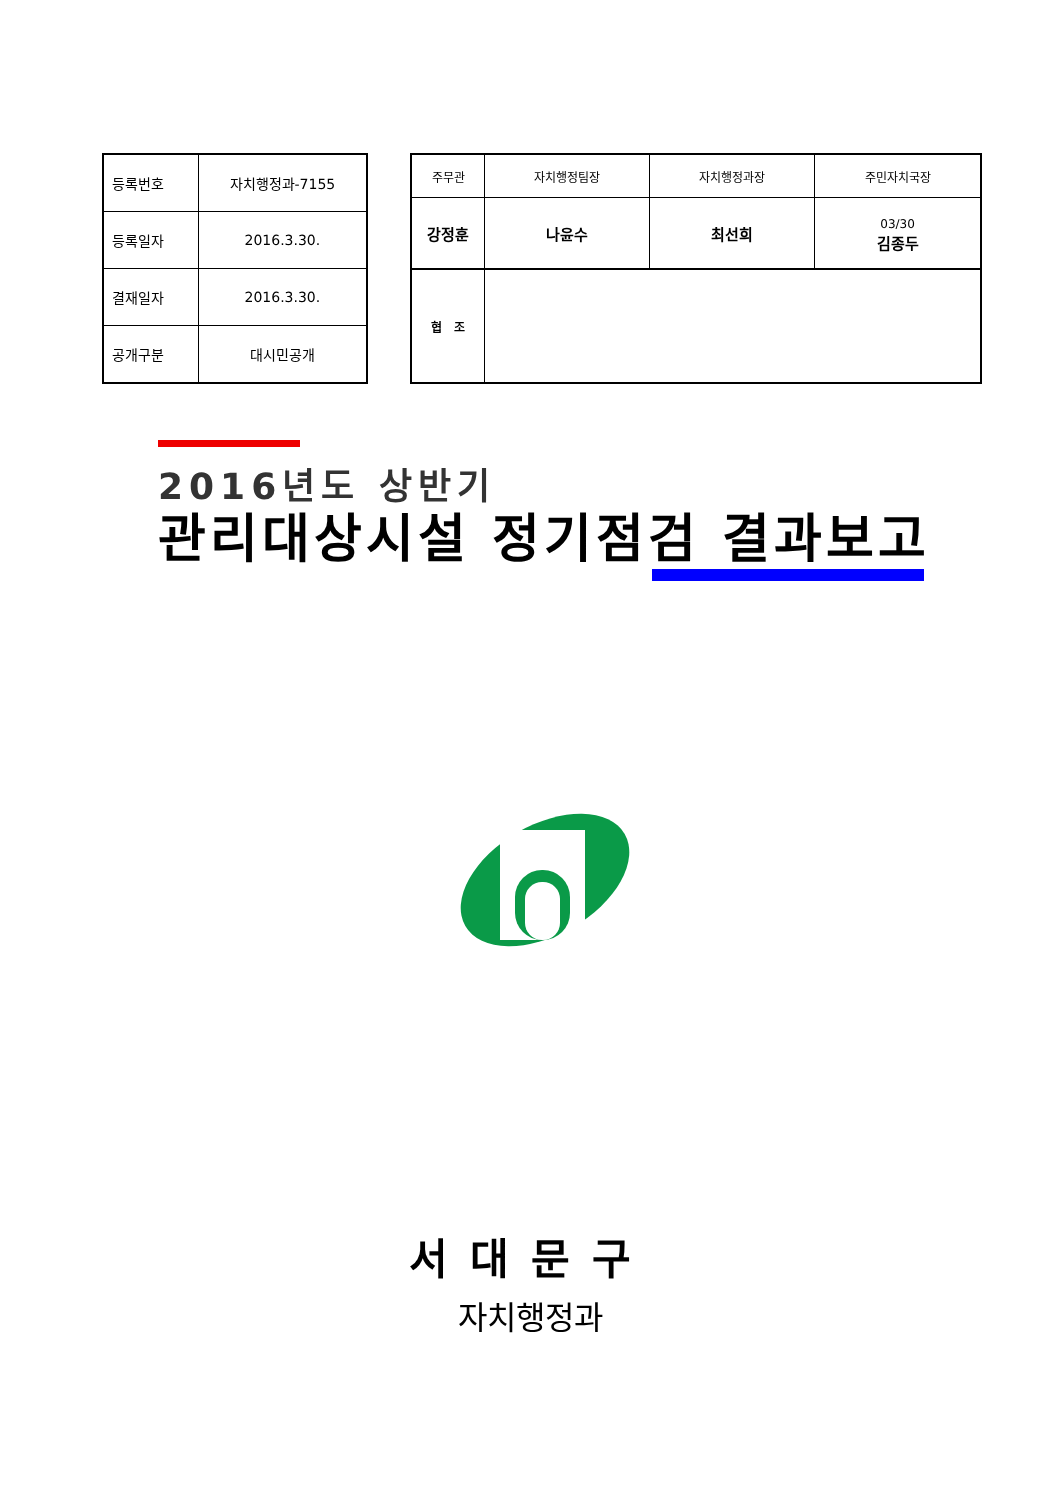| 등록번호 | 자치행정과-7155 |
| 등록일자 | 2016.3.30. |
| 결재일자 | 2016.3.30. |
| 공개구분 | 대시민공개 |
| 주무관 | 자치행정팀장 | 자치행정과장 | 주민자치국장 |
| 강정훈 | 나윤수 | 최선희 | 03/30 김종두 |
| 협 조 | | | |
2016년도 상반기
관리대상시설 정기점검 결과보고
서대문구
자치행정과